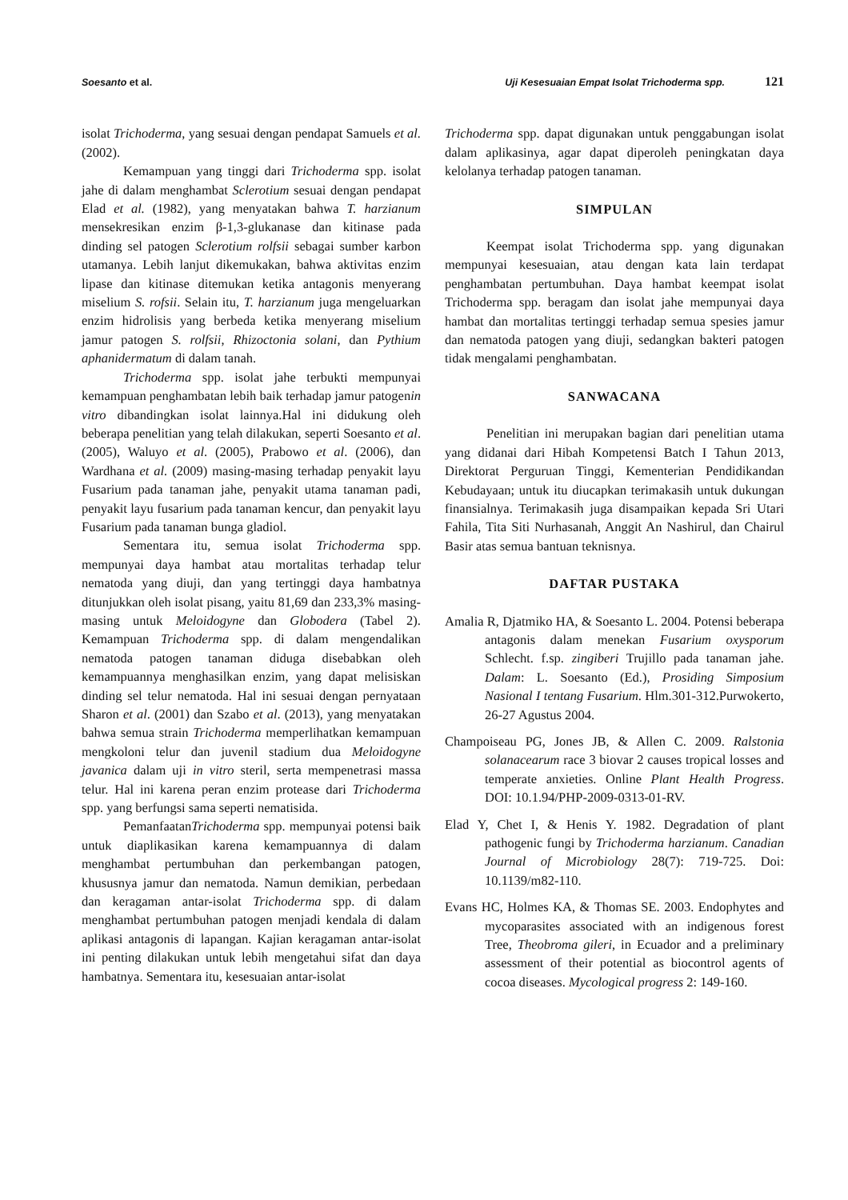Soesanto et al. Uji Kesesuaian Empat Isolat Trichoderma spp. 121
isolat Trichoderma, yang sesuai dengan pendapat Samuels et al. (2002).
Kemampuan yang tinggi dari Trichoderma spp. isolat jahe di dalam menghambat Sclerotium sesuai dengan pendapat Elad et al. (1982), yang menyatakan bahwa T. harzianum mensekresikan enzim β-1,3-glukanase dan kitinase pada dinding sel patogen Sclerotium rolfsii sebagai sumber karbon utamanya. Lebih lanjut dikemukakan, bahwa aktivitas enzim lipase dan kitinase ditemukan ketika antagonis menyerang miselium S. rofsii. Selain itu, T. harzianum juga mengeluarkan enzim hidrolisis yang berbeda ketika menyerang miselium jamur patogen S. rolfsii, Rhizoctonia solani, dan Pythium aphanidermatum di dalam tanah.
Trichoderma spp. isolat jahe terbukti mempunyai kemampuan penghambatan lebih baik terhadap jamur patogenin vitro dibandingkan isolat lainnya.Hal ini didukung oleh beberapa penelitian yang telah dilakukan, seperti Soesanto et al. (2005), Waluyo et al. (2005), Prabowo et al. (2006), dan Wardhana et al. (2009) masing-masing terhadap penyakit layu Fusarium pada tanaman jahe, penyakit utama tanaman padi, penyakit layu fusarium pada tanaman kencur, dan penyakit layu Fusarium pada tanaman bunga gladiol.
Sementara itu, semua isolat Trichoderma spp. mempunyai daya hambat atau mortalitas terhadap telur nematoda yang diuji, dan yang tertinggi daya hambatnya ditunjukkan oleh isolat pisang, yaitu 81,69 dan 233,3% masing-masing untuk Meloidogyne dan Globodera (Tabel 2). Kemampuan Trichoderma spp. di dalam mengendalikan nematoda patogen tanaman diduga disebabkan oleh kemampuannya menghasilkan enzim, yang dapat melisiskan dinding sel telur nematoda. Hal ini sesuai dengan pernyataan Sharon et al. (2001) dan Szabo et al. (2013), yang menyatakan bahwa semua strain Trichoderma memperlihatkan kemampuan mengkoloni telur dan juvenil stadium dua Meloidogyne javanica dalam uji in vitro steril, serta mempenetrasi massa telur. Hal ini karena peran enzim protease dari Trichoderma spp. yang berfungsi sama seperti nematisida.
PemanfaatanTrichoderma spp. mempunyai potensi baik untuk diaplikasikan karena kemampuannya di dalam menghambat pertumbuhan dan perkembangan patogen, khususnya jamur dan nematoda. Namun demikian, perbedaan dan keragaman antar-isolat Trichoderma spp. di dalam menghambat pertumbuhan patogen menjadi kendala di dalam aplikasi antagonis di lapangan. Kajian keragaman antar-isolat ini penting dilakukan untuk lebih mengetahui sifat dan daya hambatnya. Sementara itu, kesesuaian antar-isolat
Trichoderma spp. dapat digunakan untuk penggabungan isolat dalam aplikasinya, agar dapat diperoleh peningkatan daya kelolanya terhadap patogen tanaman.
SIMPULAN
Keempat isolat Trichoderma spp. yang digunakan mempunyai kesesuaian, atau dengan kata lain terdapat penghambatan pertumbuhan. Daya hambat keempat isolat Trichoderma spp. beragam dan isolat jahe mempunyai daya hambat dan mortalitas tertinggi terhadap semua spesies jamur dan nematoda patogen yang diuji, sedangkan bakteri patogen tidak mengalami penghambatan.
SANWACANA
Penelitian ini merupakan bagian dari penelitian utama yang didanai dari Hibah Kompetensi Batch I Tahun 2013, Direktorat Perguruan Tinggi, Kementerian Pendidikandan Kebudayaan; untuk itu diucapkan terimakasih untuk dukungan finansialnya. Terimakasih juga disampaikan kepada Sri Utari Fahila, Tita Siti Nurhasanah, Anggit An Nashirul, dan Chairul Basir atas semua bantuan teknisnya.
DAFTAR PUSTAKA
Amalia R, Djatmiko HA, & Soesanto L. 2004. Potensi beberapa antagonis dalam menekan Fusarium oxysporum Schlecht. f.sp. zingiberi Trujillo pada tanaman jahe. Dalam: L. Soesanto (Ed.), Prosiding Simposium Nasional I tentang Fusarium. Hlm.301-312.Purwokerto, 26-27 Agustus 2004.
Champoiseau PG, Jones JB, & Allen C. 2009. Ralstonia solanacearum race 3 biovar 2 causes tropical losses and temperate anxieties. Online Plant Health Progress. DOI: 10.1.94/PHP-2009-0313-01-RV.
Elad Y, Chet I, & Henis Y. 1982. Degradation of plant pathogenic fungi by Trichoderma harzianum. Canadian Journal of Microbiology 28(7): 719-725. Doi: 10.1139/m82-110.
Evans HC, Holmes KA, & Thomas SE. 2003. Endophytes and mycoparasites associated with an indigenous forest Tree, Theobroma gileri, in Ecuador and a preliminary assessment of their potential as biocontrol agents of cocoa diseases. Mycological progress 2: 149-160.